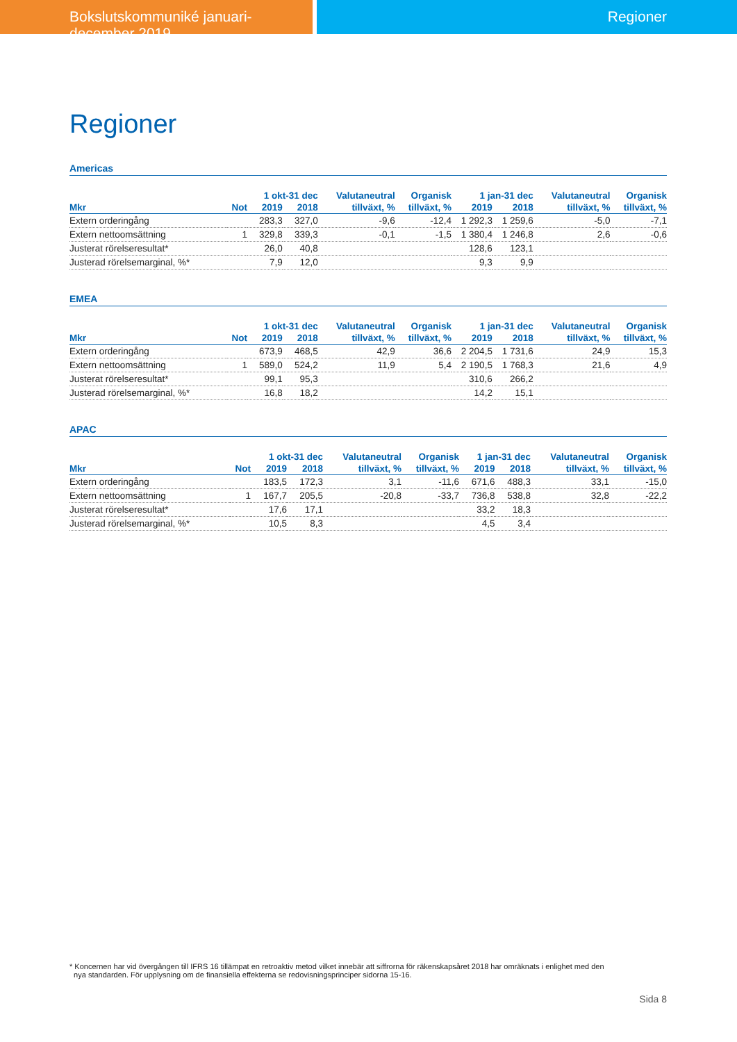Bokslutskommuniké januari- december 2019
Regioner
Regioner
Americas
| | | 1 okt-31 dec | | Valutaneutral | Organisk | 1 jan-31 dec | | Valutaneutral | Organisk |
| --- | --- | --- | --- | --- | --- | --- | --- | --- | --- |
| Mkr | Not | 2019 | 2018 | tillväxt, % | tillväxt, % | 2019 | 2018 | tillväxt, % | tillväxt, % |
| Extern orderingång | | 283,3 | 327,0 | -9,6 | -12,4 | 1 292,3 | 1 259,6 | -5,0 | -7,1 |
| Extern nettoomsättning | 1 | 329,8 | 339,3 | -0,1 | -1,5 | 1 380,4 | 1 246,8 | 2,6 | -0,6 |
| Justerat rörelseresultat* | | 26,0 | 40,8 | | | 128,6 | 123,1 | | |
| Justerad rörelsemarginal, %* | | 7,9 | 12,0 | | | 9,3 | 9,9 | | |
EMEA
| | | 1 okt-31 dec | | Valutaneutral | Organisk | 1 jan-31 dec | | Valutaneutral | Organisk |
| --- | --- | --- | --- | --- | --- | --- | --- | --- | --- |
| Mkr | Not | 2019 | 2018 | tillväxt, % | tillväxt, % | 2019 | 2018 | tillväxt, % | tillväxt, % |
| Extern orderingång | | 673,9 | 468,5 | 42,9 | 36,6 | 2 204,5 | 1 731,6 | 24,9 | 15,3 |
| Extern nettoomsättning | 1 | 589,0 | 524,2 | 11,9 | 5,4 | 2 190,5 | 1 768,3 | 21,6 | 4,9 |
| Justerat rörelseresultat* | | 99,1 | 95,3 | | | 310,6 | 266,2 | | |
| Justerad rörelsemarginal, %* | | 16,8 | 18,2 | | | 14,2 | 15,1 | | |
APAC
| | | 1 okt-31 dec | | Valutaneutral | Organisk | 1 jan-31 dec | | Valutaneutral | Organisk |
| --- | --- | --- | --- | --- | --- | --- | --- | --- | --- |
| Mkr | Not | 2019 | 2018 | tillväxt, % | tillväxt, % | 2019 | 2018 | tillväxt, % | tillväxt, % |
| Extern orderingång | | 183,5 | 172,3 | 3,1 | -11,6 | 671,6 | 488,3 | 33,1 | -15,0 |
| Extern nettoomsättning | 1 | 167,7 | 205,5 | -20,8 | -33,7 | 736,8 | 538,8 | 32,8 | -22,2 |
| Justerat rörelseresultat* | | 17,6 | 17,1 | | | 33,2 | 18,3 | | |
| Justerad rörelsemarginal, %* | | 10,5 | 8,3 | | | 4,5 | 3,4 | | |
* Koncernen har vid övergången till IFRS 16 tillämpat en retroaktiv metod vilket innebär att siffrorna för räkenskapsåret 2018 har omräknats i enlighet med den
nya standarden. För upplysning om de finansiella effekterna se redovisningsprinciper sidorna 15-16.
Sida 8